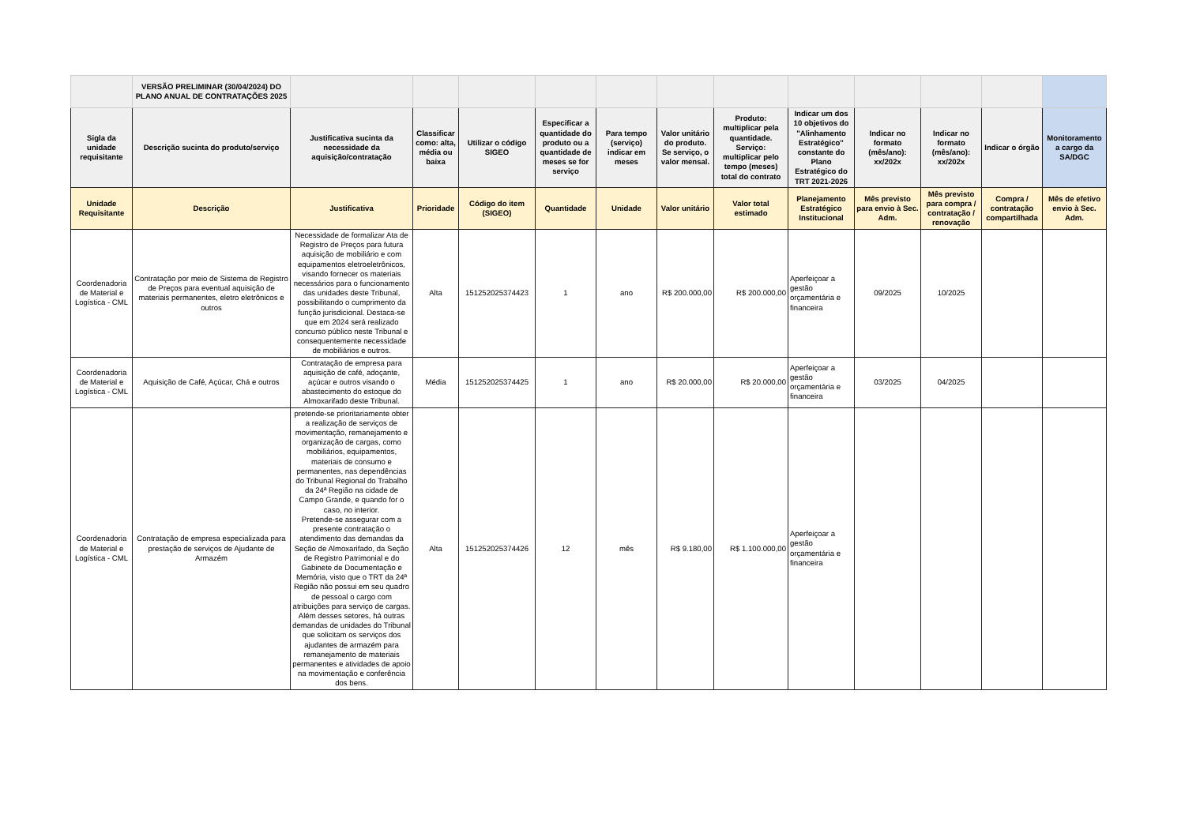| | VERSÃO PRELIMINAR (30/04/2024) DO PLANO ANUAL DE CONTRATAÇÕES 2025 | | | | | | | | | | | | |
| Sigla da unidade requisitante | Descrição sucinta do produto/serviço | Justificativa sucinta da necessidade da aquisição/contratação | Classificar como: alta, média ou baixa | Utilizar o código SIGEO | Especificar a quantidade do produto ou a quantidade de meses se for serviço | Para tempo (serviço) indicar em meses | Valor unitário do produto. Se serviço, o valor mensal. | Produto: multiplicar pela quantidade. Serviço: multiplicar pelo tempo (meses) total do contrato | Indicar um dos 10 objetivos do "Alinhamento Estratégico" constante do Plano Estratégico do TRT 2021-2026 | Indicar no formato (mês/ano): xx/202x | Indicar no formato (mês/ano): xx/202x | Indicar o órgão | Monitoramento a cargo da SA/DGC |
| Unidade Requisitante | Descrição | Justificativa | Prioridade | Código do item (SIGEO) | Quantidade | Unidade | Valor unitário | Valor total estimado | Planejamento Estratégico Institucional | Mês previsto para envio à Sec. Adm. | Mês previsto para compra / contratação / renovação | Compra / contratação compartilhada | Mês de efetivo envio à Sec. Adm. |
| Coordenadoria de Material e Logística - CML | Contratação por meio de Sistema de Registro de Preços para eventual aquisição de materiais permanentes, eletro eletrônicos e outros | Necessidade de formalizar Ata de Registro de Preços para futura aquisição de mobiliário e com equipamentos eletroeletrônicos, visando fornecer os materiais necessários para o funcionamento das unidades deste Tribunal, possibilitando o cumprimento da função jurisdicional. Destaca-se que em 2024 será realizado concurso público neste Tribunal e consequentemente necessidade de mobiliários e outros. | Alta | 151252025374423 | 1 | ano | R$ 200.000,00 | R$ 200.000,00 | Aperfeiçoar a gestão orçamentária e financeira | 09/2025 | 10/2025 | | |
| Coordenadoria de Material e Logística - CML | Aquisição de Café, Açúcar, Chá e outros | Contratação de empresa para aquisição de café, adoçante, açúcar e outros visando o abastecimento do estoque do Almoxarifado deste Tribunal. | Média | 151252025374425 | 1 | ano | R$ 20.000,00 | R$ 20.000,00 | Aperfeiçoar a gestão orçamentária e financeira | 03/2025 | 04/2025 | | |
| Coordenadoria de Material e Logística - CML | Contratação de empresa especializada para prestação de serviços de Ajudante de Armazém | pretende-se prioritariamente obter a realização de serviços de movimentação, remanejamento e organização de cargas, como mobiliários, equipamentos, materiais de consumo e permanentes, nas dependências do Tribunal Regional do Trabalho da 24ª Região na cidade de Campo Grande, e quando for o caso, no interior. Pretende-se assegurar com a presente contratação o atendimento das demandas da Seção de Almoxarifado, da Seção de Registro Patrimonial e do Gabinete de Documentação e Memória, visto que o TRT da 24ª Região não possui em seu quadro de pessoal o cargo com atribuições para serviço de cargas. Além desses setores, há outras demandas de unidades do Tribunal que solicitam os serviços dos ajudantes de armazém para remanejamento de materiais permanentes e atividades de apoio na movimentação e conferência dos bens. | Alta | 151252025374426 | 12 | mês | R$ 9.180,00 | R$ 1.100.000,00 | Aperfeiçoar a gestão orçamentária e financeira | | | | |